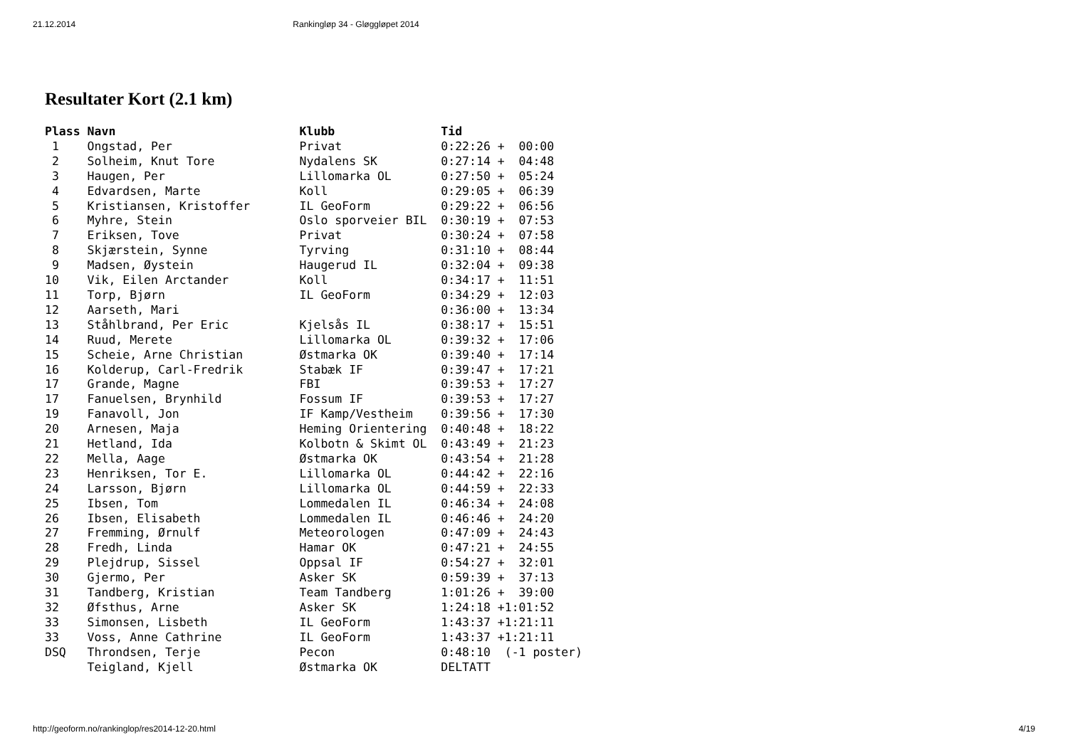21.12.2014 Rankingløp 34 - Gløggløpet 2014
Resultater Kort (2.1 km)
Plass Navn                          Klubb               Tid
 1    Ongstad, Per                  Privat              0:22:26 +  00:00
 2    Solheim, Knut Tore            Nydalens SK         0:27:14 +  04:48
 3    Haugen, Per                   Lillomarka OL       0:27:50 +  05:24
 4    Edvardsen, Marte              Koll                0:29:05 +  06:39
 5    Kristiansen, Kristoffer       IL GeoForm          0:29:22 +  06:56
 6    Myhre, Stein                  Oslo sporveier BIL  0:30:19 +  07:53
 7    Eriksen, Tove                 Privat              0:30:24 +  07:58
 8    Skjærstein, Synne             Tyrving             0:31:10 +  08:44
 9    Madsen, Øystein               Haugerud IL         0:32:04 +  09:38
10    Vik, Eilen Arctander          Koll                0:34:17 +  11:51
11    Torp, Bjørn                   IL GeoForm          0:34:29 +  12:03
12    Aarseth, Mari                                     0:36:00 +  13:34
13    Ståhlbrand, Per Eric          Kjelsås IL          0:38:17 +  15:51
14    Ruud, Merete                  Lillomarka OL       0:39:32 +  17:06
15    Scheie, Arne Christian        Østmarka OK         0:39:40 +  17:14
16    Kolderup, Carl-Fredrik        Stabæk IF           0:39:47 +  17:21
17    Grande, Magne                 FBI                 0:39:53 +  17:27
17    Fanuelsen, Brynhild           Fossum IF           0:39:53 +  17:27
19    Fanavoll, Jon                 IF Kamp/Vestheim    0:39:56 +  17:30
20    Arnesen, Maja                 Heming Orientering  0:40:48 +  18:22
21    Hetland, Ida                  Kolbotn & Skimt OL  0:43:49 +  21:23
22    Mella, Aage                   Østmarka OK         0:43:54 +  21:28
23    Henriksen, Tor E.             Lillomarka OL       0:44:42 +  22:16
24    Larsson, Bjørn                Lillomarka OL       0:44:59 +  22:33
25    Ibsen, Tom                    Lommedalen IL       0:46:34 +  24:08
26    Ibsen, Elisabeth              Lommedalen IL       0:46:46 +  24:20
27    Fremming, Ørnulf              Meteorologen        0:47:09 +  24:43
28    Fredh, Linda                  Hamar OK            0:47:21 +  24:55
29    Plejdrup, Sissel              Oppsal IF           0:54:27 +  32:01
30    Gjermo, Per                   Asker SK            0:59:39 +  37:13
31    Tandberg, Kristian            Team Tandberg       1:01:26 +  39:00
32    Øfsthus, Arne                 Asker SK            1:24:18 +1:01:52
33    Simonsen, Lisbeth             IL GeoForm          1:43:37 +1:21:11
33    Voss, Anne Cathrine           IL GeoForm          1:43:37 +1:21:11
DSQ   Throndsen, Terje              Pecon               0:48:10  (-1 poster)
      Teigland, Kjell               Østmarka OK         DELTATT
http://geoform.no/rankinglop/res2014-12-20.html 4/19